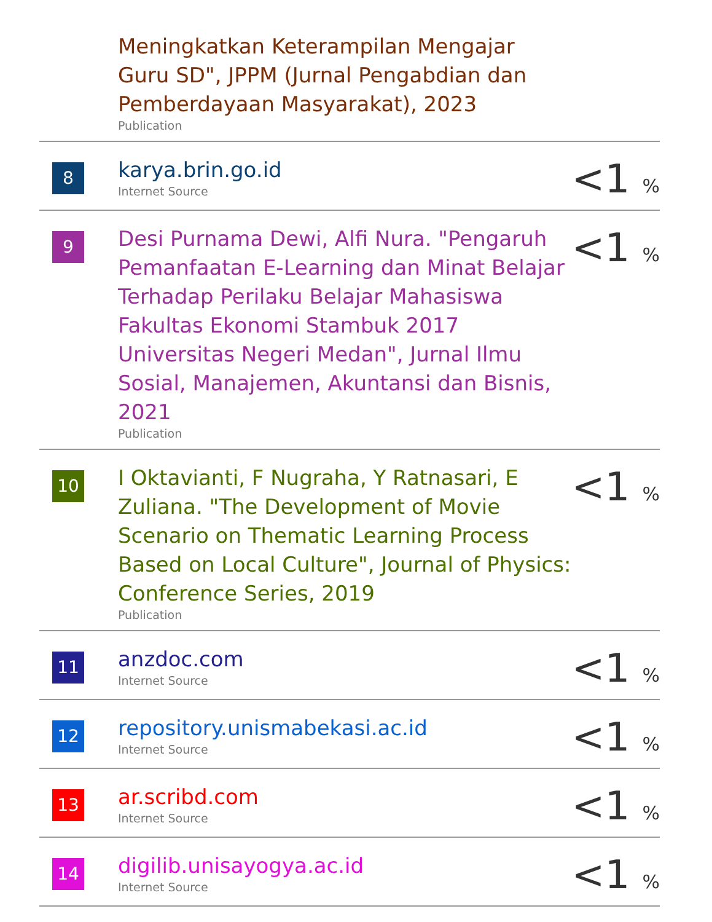| | Meningkatkan Keterampilan Mengajar Guru SD", JPPM (Jurnal Pengabdian dan Pemberdayaan Masyarakat), 2023 Publication | |
| 8 | karya.brin.go.id Internet Source | <1 % |
| 9 | Desi Purnama Dewi, Alfi Nura. "Pengaruh Pemanfaatan E-Learning dan Minat Belajar Terhadap Perilaku Belajar Mahasiswa Fakultas Ekonomi Stambuk 2017 Universitas Negeri Medan", Jurnal Ilmu Sosial, Manajemen, Akuntansi dan Bisnis, 2021 Publication | <1 % |
| 10 | I Oktavianti, F Nugraha, Y Ratnasari, E Zuliana. "The Development of Movie Scenario on Thematic Learning Process Based on Local Culture", Journal of Physics: Conference Series, 2019 Publication | <1 % |
| 11 | anzdoc.com Internet Source | <1 % |
| 12 | repository.unismabekasi.ac.id Internet Source | <1 % |
| 13 | ar.scribd.com Internet Source | <1 % |
| 14 | digilib.unisayogya.ac.id Internet Source | <1 % |